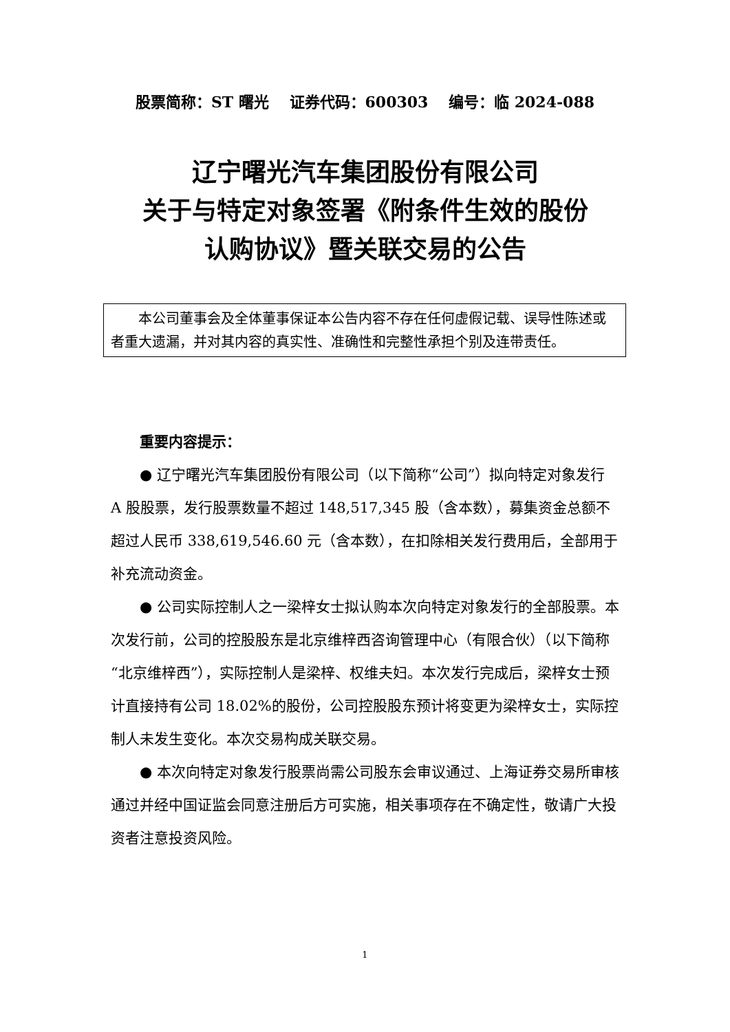股票简称：ST 曙光　 证券代码：600303　 编号：临 2024-088
辽宁曙光汽车集团股份有限公司
关于与特定对象签署《附条件生效的股份
认购协议》暨关联交易的公告
本公司董事会及全体董事保证本公告内容不存在任何虚假记载、误导性陈述或者重大遗漏，并对其内容的真实性、准确性和完整性承担个别及连带责任。
重要内容提示：
● 辽宁曙光汽车集团股份有限公司（以下简称“公司”）拟向特定对象发行 A 股股票，发行股票数量不超过 148,517,345 股（含本数），募集资金总额不超过人民币 338,619,546.60 元（含本数），在扣除相关发行费用后，全部用于补充流动资金。
● 公司实际控制人之一梁梓女士拟认购本次向特定对象发行的全部股票。本次发行前，公司的控股股东是北京维梓西咨询管理中心（有限合伙）（以下简称“北京维梓西”），实际控制人是梁梓、权维夫妇。本次发行完成后，梁梓女士预计直接持有公司 18.02%的股份，公司控股股东预计将变更为梁梓女士，实际控制人未发生变化。本次交易构成关联交易。
● 本次向特定对象发行股票尚需公司股东会审议通过、上海证券交易所审核通过并经中国证监会同意注册后方可实施，相关事项存在不确定性，敬请广大投资者注意投资风险。
1